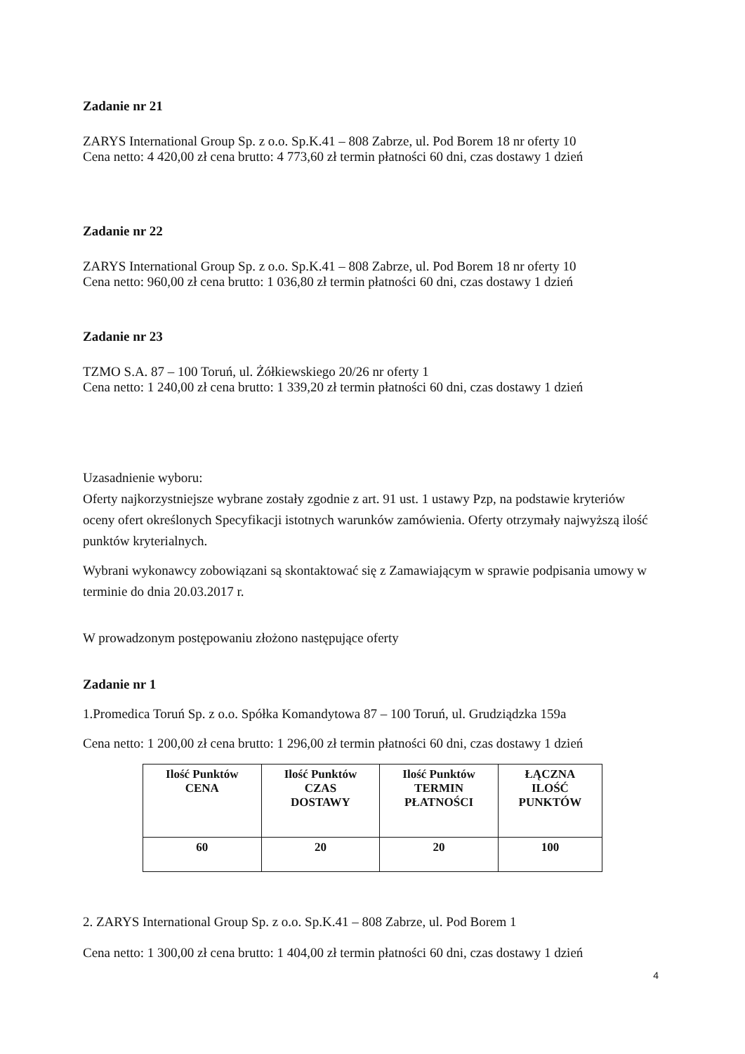Zadanie nr 21
ZARYS International Group Sp. z o.o. Sp.K.41 – 808 Zabrze, ul. Pod Borem 18 nr oferty 10
Cena netto: 4 420,00 zł cena brutto: 4 773,60 zł termin płatności 60 dni, czas dostawy 1 dzień
Zadanie nr 22
ZARYS International Group Sp. z o.o. Sp.K.41 – 808 Zabrze, ul. Pod Borem 18 nr oferty 10
Cena netto: 960,00 zł cena brutto: 1 036,80 zł termin płatności 60 dni, czas dostawy 1 dzień
Zadanie nr 23
TZMO S.A. 87 – 100 Toruń, ul. Żółkiewskiego 20/26 nr oferty 1
Cena netto: 1 240,00 zł cena brutto: 1 339,20 zł termin płatności 60 dni, czas dostawy 1 dzień
Uzasadnienie wyboru:
Oferty najkorzystniejsze wybrane zostały zgodnie z art. 91 ust. 1 ustawy Pzp, na podstawie kryteriów oceny ofert określonych Specyfikacji istotnych warunków zamówienia. Oferty otrzymały najwyższą ilość punktów kryterialnych.
Wybrani wykonawcy zobowiązani są skontaktować się z Zamawiającym w sprawie podpisania umowy w terminie do dnia 20.03.2017 r.
W prowadzonym postępowaniu złożono następujące oferty
Zadanie nr 1
1.Promedica Toruń Sp. z o.o. Spółka Komandytowa 87 – 100 Toruń, ul. Grudziądzka 159a
Cena netto: 1 200,00 zł cena brutto: 1 296,00 zł termin płatności 60 dni, czas dostawy 1 dzień
| Ilość Punktów CENA | Ilość Punktów CZAS DOSTAWY | Ilość Punktów TERMIN PŁATNOŚCI | ŁĄCZNA ILOŚĆ PUNKTÓW |
| --- | --- | --- | --- |
| 60 | 20 | 20 | 100 |
2. ZARYS International Group Sp. z o.o. Sp.K.41 – 808 Zabrze, ul. Pod Borem 1
Cena netto: 1 300,00 zł cena brutto: 1 404,00 zł termin płatności 60 dni, czas dostawy 1 dzień
4